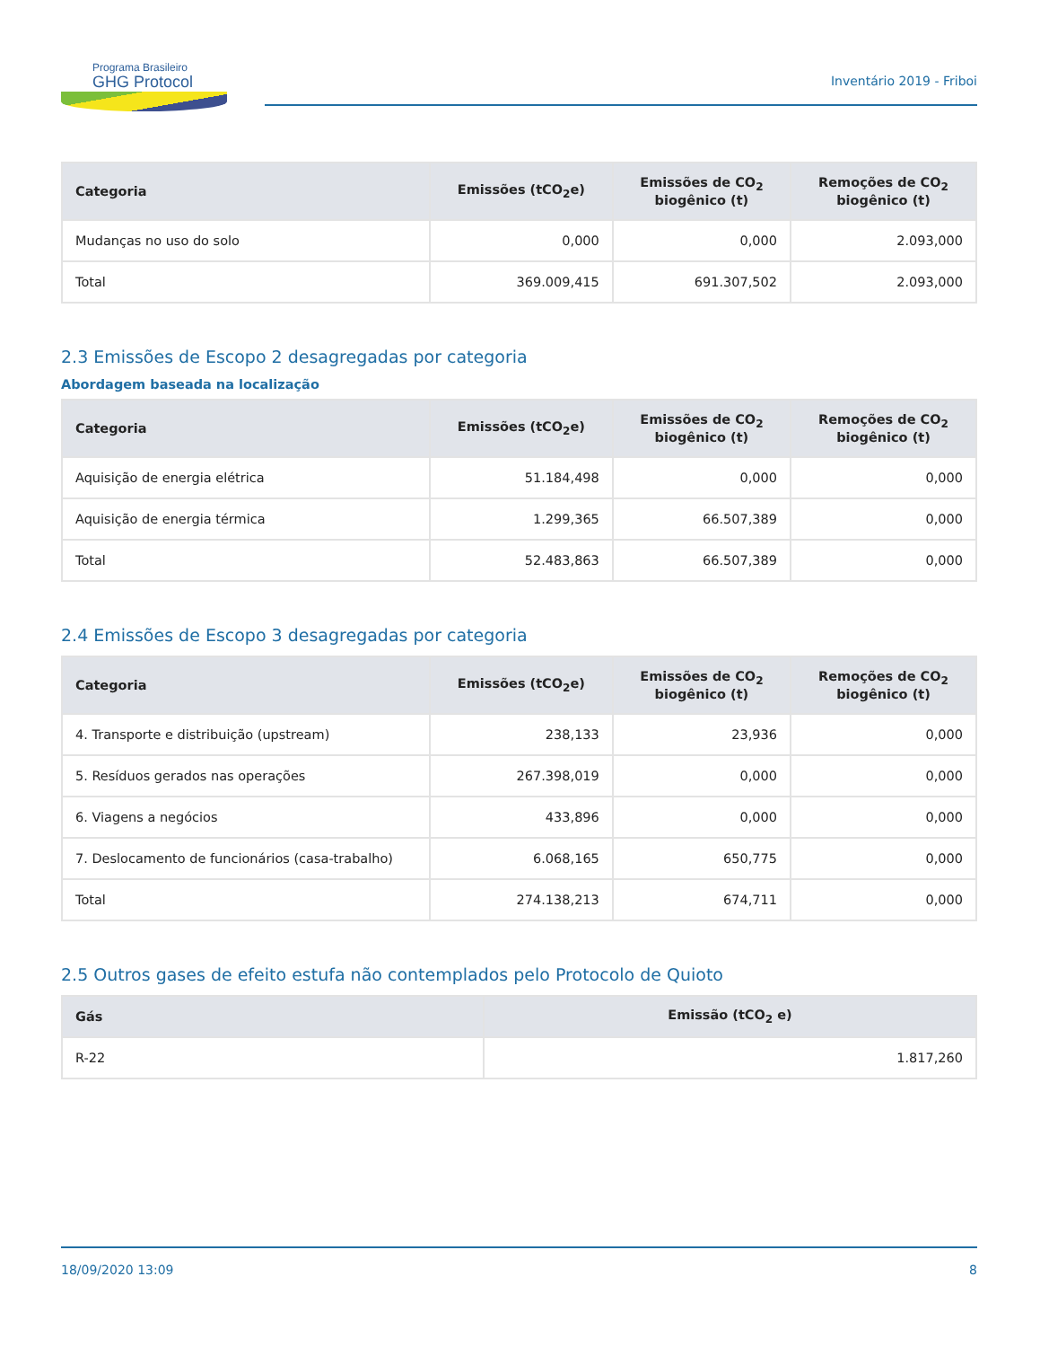Programa Brasileiro
GHG Protocol
Inventário 2019 - Friboi
| Categoria | Emissões (tCO<sub>2</sub>e) | Emissões de CO<sub>2</sub> biogênico (t) | Remoções de CO<sub>2</sub> biogênico (t) |
| --- | --- | --- | --- |
| Mudanças no uso do solo | 0,000 | 0,000 | 2.093,000 |
| Total | 369.009,415 | 691.307,502 | 2.093,000 |
2.3 Emissões de Escopo 2 desagregadas por categoria
Abordagem baseada na localização
| Categoria | Emissões (tCO<sub>2</sub>e) | Emissões de CO<sub>2</sub> biogênico (t) | Remoções de CO<sub>2</sub> biogênico (t) |
| --- | --- | --- | --- |
| Aquisição de energia elétrica | 51.184,498 | 0,000 | 0,000 |
| Aquisição de energia térmica | 1.299,365 | 66.507,389 | 0,000 |
| Total | 52.483,863 | 66.507,389 | 0,000 |
2.4 Emissões de Escopo 3 desagregadas por categoria
| Categoria | Emissões (tCO<sub>2</sub>e) | Emissões de CO<sub>2</sub> biogênico (t) | Remoções de CO<sub>2</sub> biogênico (t) |
| --- | --- | --- | --- |
| 4. Transporte e distribuição (upstream) | 238,133 | 23,936 | 0,000 |
| 5. Resíduos gerados nas operações | 267.398,019 | 0,000 | 0,000 |
| 6. Viagens a negócios | 433,896 | 0,000 | 0,000 |
| 7. Deslocamento de funcionários (casa-trabalho) | 6.068,165 | 650,775 | 0,000 |
| Total | 274.138,213 | 674,711 | 0,000 |
2.5 Outros gases de efeito estufa não contemplados pelo Protocolo de Quioto
| Gás | Emissão (tCO<sub>2</sub> e) |
| --- | --- |
| R-22 | 1.817,260 |
18/09/2020 13:09 8